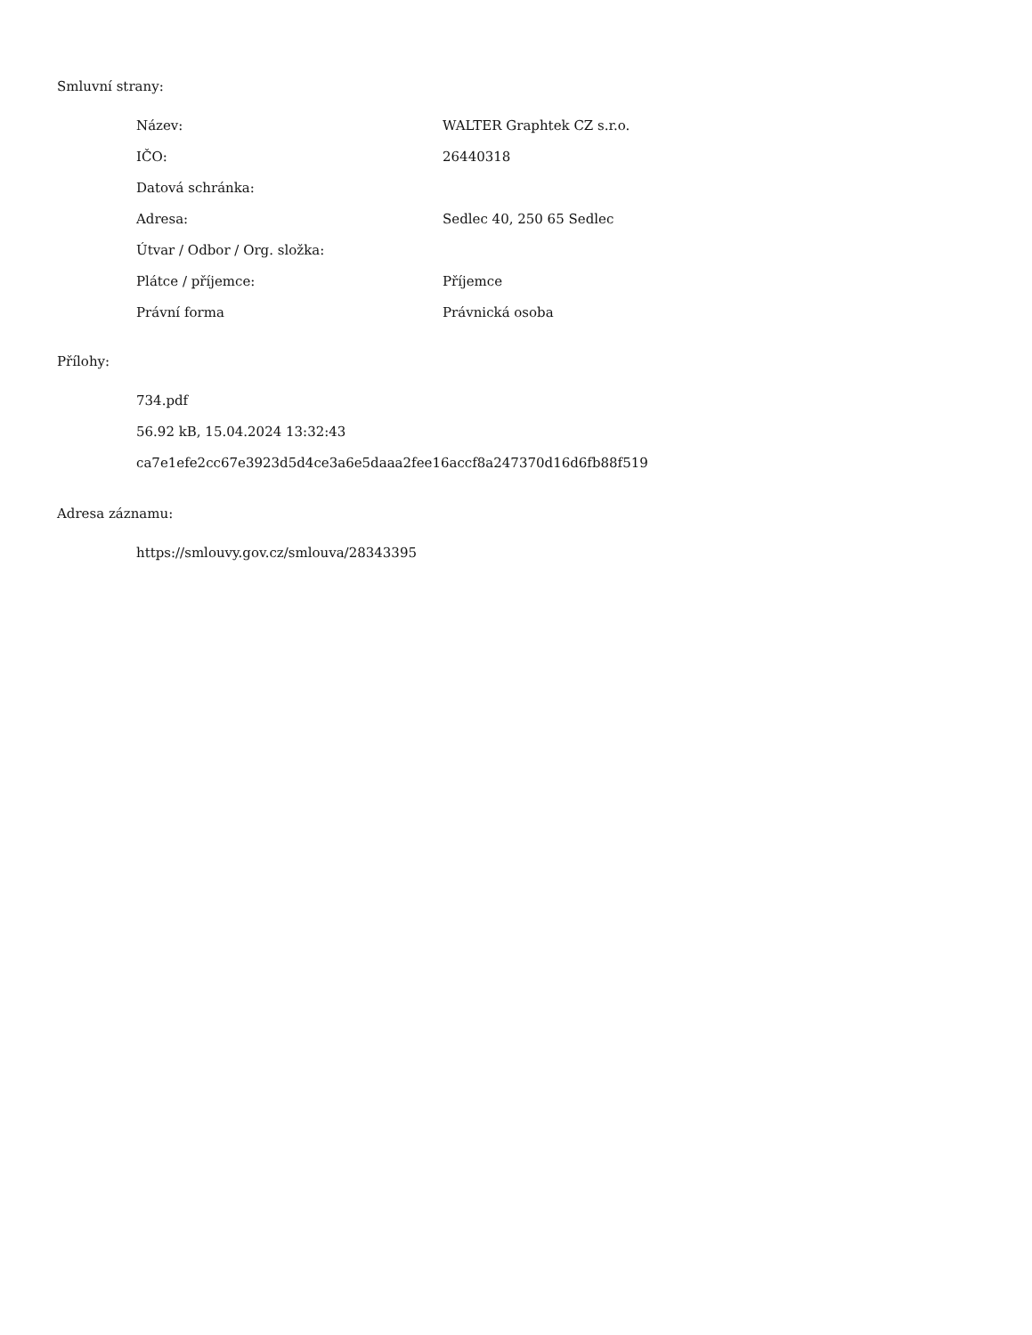Smluvní strany:
| Název: | WALTER Graphtek CZ s.r.o. |
| IČO: | 26440318 |
| Datová schránka: | |
| Adresa: | Sedlec 40, 250 65 Sedlec |
| Útvar / Odbor / Org. složka: | |
| Plátce / příjemce: | Příjemce |
| Právní forma | Právnická osoba |
Přílohy:
734.pdf
56.92 kB, 15.04.2024 13:32:43
ca7e1efe2cc67e3923d5d4ce3a6e5daaa2fee16accf8a247370d16d6fb88f519
Adresa záznamu:
https://smlouvy.gov.cz/smlouva/28343395